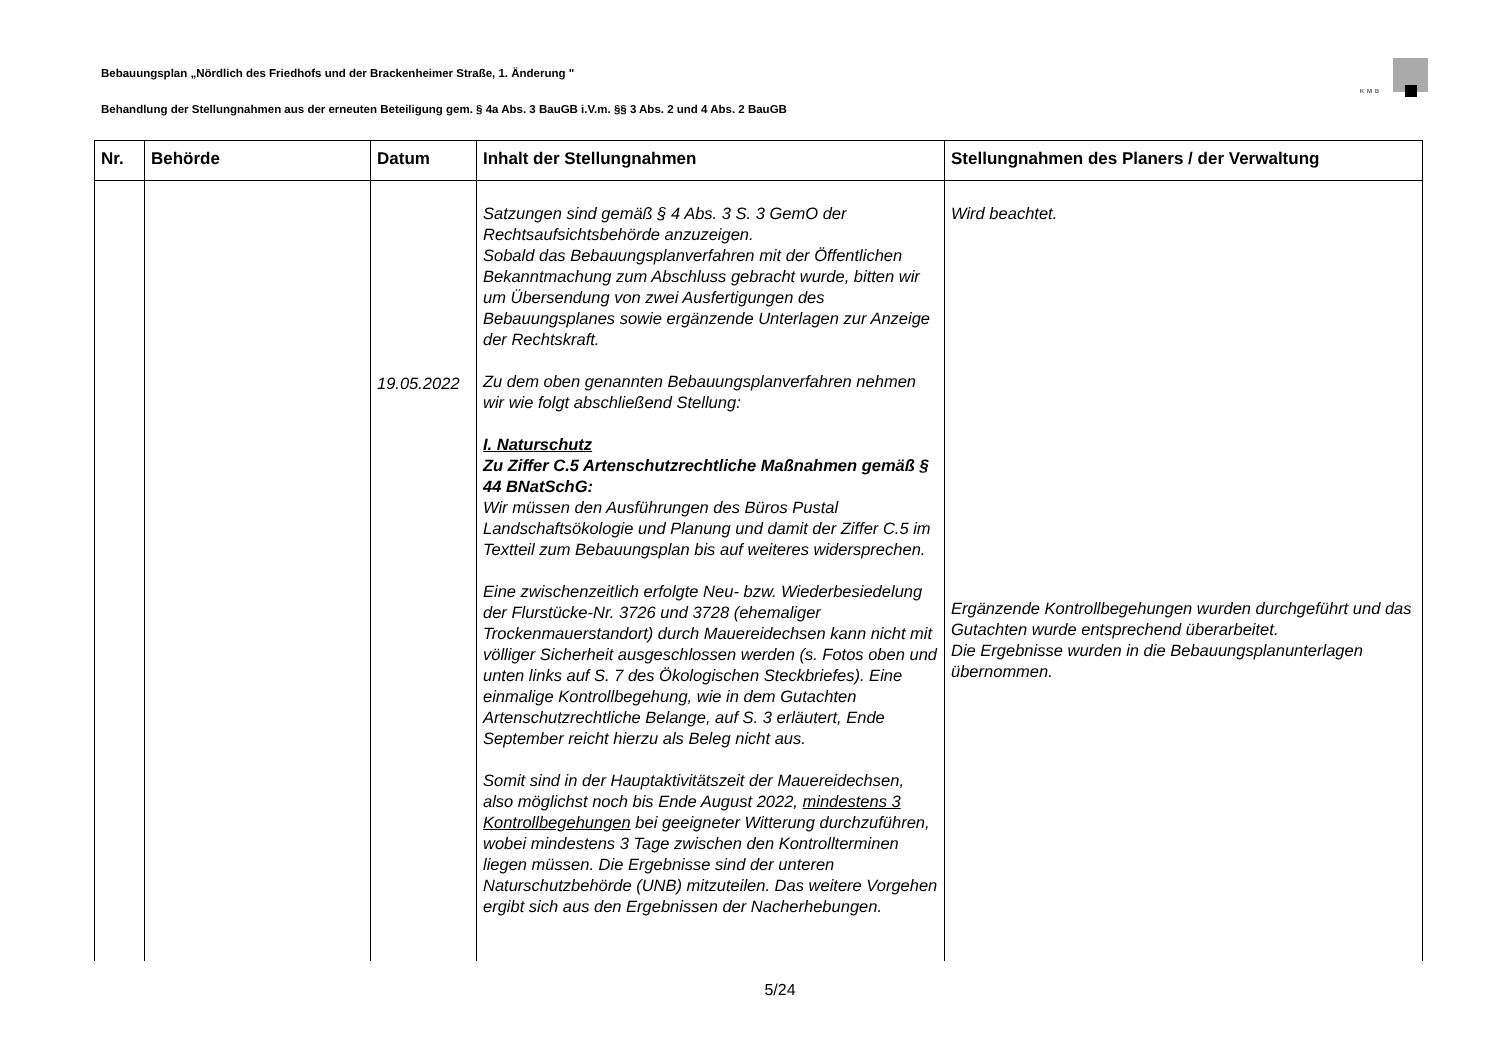KMB
Bebauungsplan „Nördlich des Friedhofs und der Brackenheimer Straße, 1. Änderung "
Behandlung der Stellungnahmen aus der erneuten Beteiligung gem. § 4a Abs. 3 BauGB i.V.m. §§ 3 Abs. 2 und 4 Abs. 2 BauGB
| Nr. | Behörde | Datum | Inhalt der Stellungnahmen | Stellungnahmen des Planers / der Verwaltung |
| --- | --- | --- | --- | --- |
| | | 19.05.2022 | Satzungen sind gemäß § 4 Abs. 3 S. 3 GemO der Rechtsaufsichtsbehörde anzuzeigen. Sobald das Bebauungsplanverfahren mit der Öffentlichen Bekanntmachung zum Abschluss gebracht wurde, bitten wir um Übersendung von zwei Ausfertigungen des Bebauungsplanes sowie ergänzende Unterlagen zur Anzeige der Rechtskraft. Zu dem oben genannten Bebauungsplanverfahren nehmen wir wie folgt abschließend Stellung: I. Naturschutz Zu Ziffer C.5 Artenschutzrechtliche Maßnahmen gemäß § 44 BNatSchG: Wir müssen den Ausführungen des Büros Pustal Landschaftsökologie und Planung und damit der Ziffer C.5 im Textteil zum Bebauungsplan bis auf weiteres widersprechen. Eine zwischenzeitlich erfolgte Neu- bzw. Wiederbesiedelung der Flurstücke-Nr. 3726 und 3728 (ehemaliger Trockenmauerstandort) durch Mauereidechsen kann nicht mit völliger Sicherheit ausgeschlossen werden (s. Fotos oben und unten links auf S. 7 des Ökologischen Steckbriefes). Eine einmalige Kontrollbegehung, wie in dem Gutachten Artenschutzrechtliche Belange, auf S. 3 erläutert, Ende September reicht hierzu als Beleg nicht aus. Somit sind in der Hauptaktivitätszeit der Mauereidechsen, also möglichst noch bis Ende August 2022, mindestens 3 Kontrollbegehungen bei geeigneter Witterung durchzuführen, wobei mindestens 3 Tage zwischen den Kontrollterminen liegen müssen. Die Ergebnisse sind der unteren Naturschutzbehörde (UNB) mitzuteilen. Das weitere Vorgehen ergibt sich aus den Ergebnissen der Nacherhebungen. | Wird beachtet. Ergänzende Kontrollbegehungen wurden durchgeführt und das Gutachten wurde entsprechend überarbeitet. Die Ergebnisse wurden in die Bebauungsplanunterlagen übernommen. |
5/24